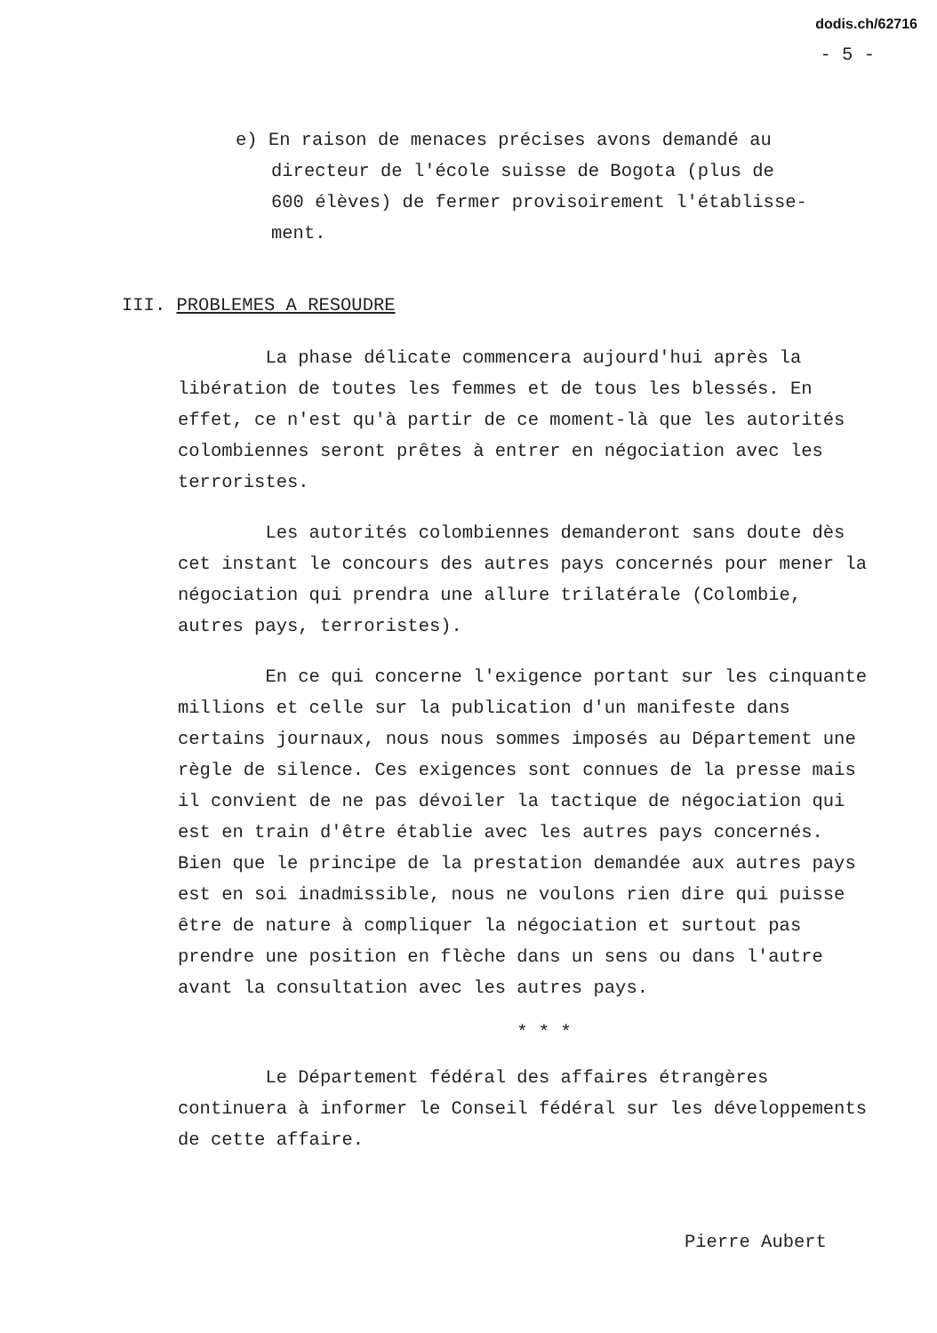dodis.ch/62716
- 5 -
e) En raison de menaces précises avons demandé au
directeur de l'école suisse de Bogota (plus de
600 élèves) de fermer provisoirement l'établisse-
ment.
III. PROBLEMES A RESOUDRE
La phase délicate commencera aujourd'hui après la libération de toutes les femmes et de tous les blessés. En effet, ce n'est qu'à partir de ce moment-là que les autorités colombiennes seront prêtes à entrer en négociation avec les terroristes.
Les autorités colombiennes demanderont sans doute dès cet instant le concours des autres pays concernés pour mener la négociation qui prendra une allure trilatérale (Colombie, autres pays, terroristes).
En ce qui concerne l'exigence portant sur les cinquante millions et celle sur la publication d'un manifeste dans certains journaux, nous nous sommes imposés au Département une règle de silence. Ces exigences sont connues de la presse mais il convient de ne pas dévoiler la tactique de négociation qui est en train d'être établie avec les autres pays concernés. Bien que le principe de la prestation demandée aux autres pays est en soi inadmissible, nous ne voulons rien dire qui puisse être de nature à compliquer la négociation et surtout pas prendre une position en flèche dans un sens ou dans l'autre avant la consultation avec les autres pays.
* * *
Le Département fédéral des affaires étrangères continuera à informer le Conseil fédéral sur les développements de cette affaire.
Pierre Aubert